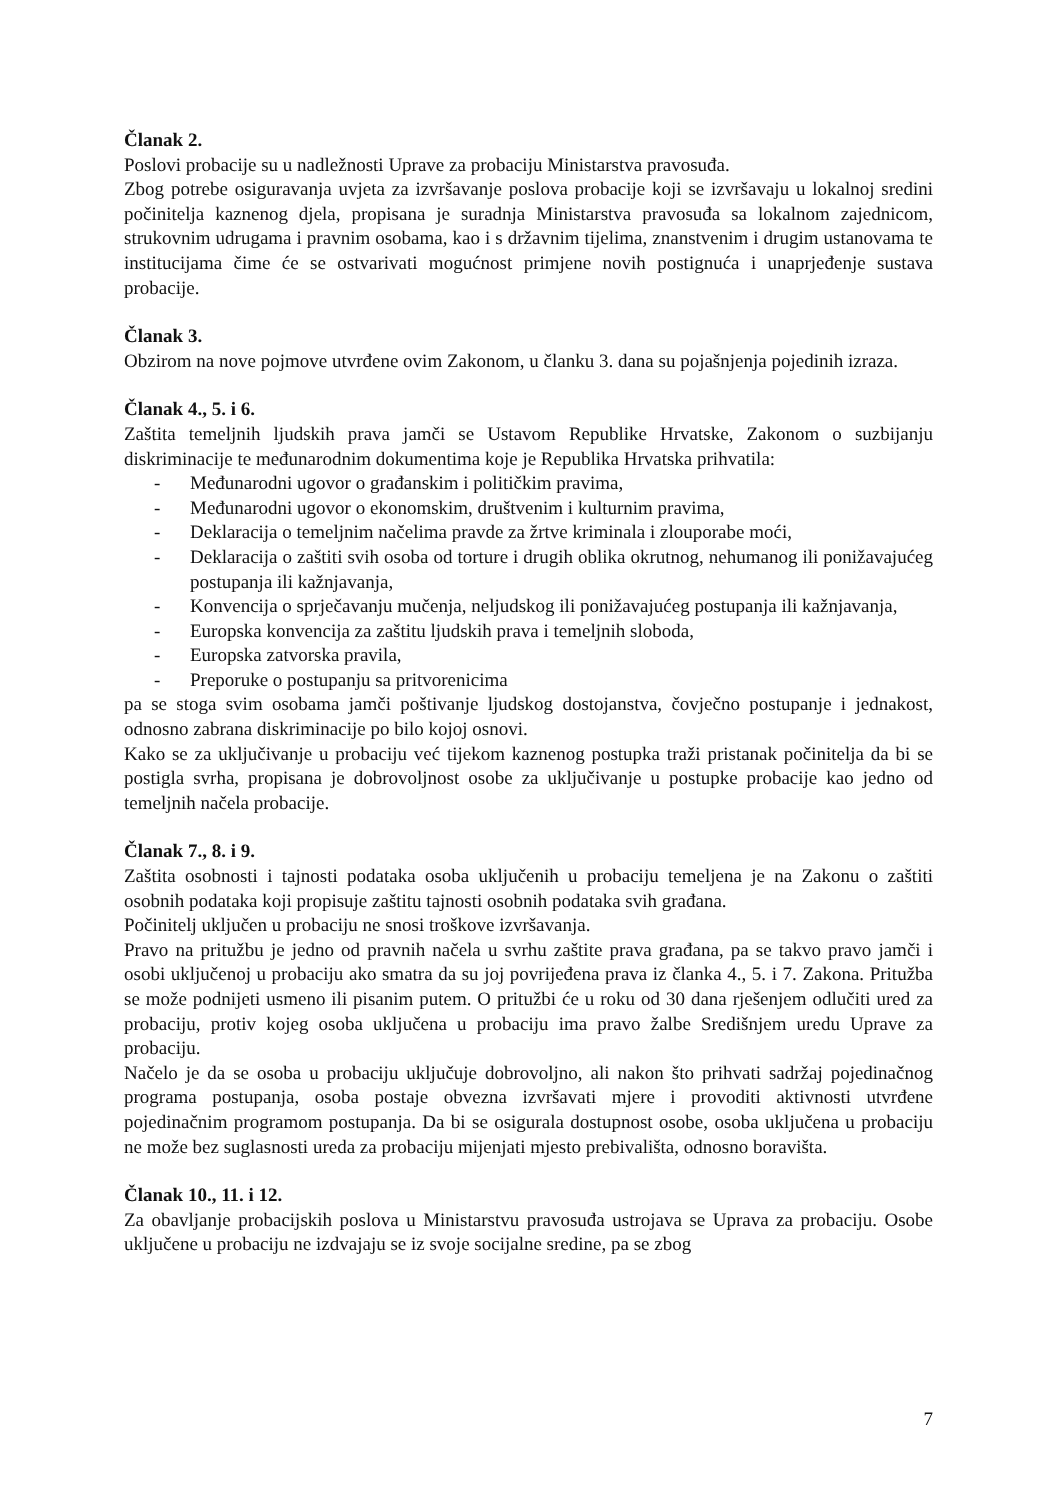Članak 2.
Poslovi probacije su u nadležnosti Uprave za probaciju Ministarstva pravosuđa.
Zbog potrebe osiguravanja uvjeta za izvršavanje poslova probacije koji se izvršavaju u lokalnoj sredini počinitelja kaznenog djela, propisana je suradnja Ministarstva pravosuđa sa lokalnom zajednicom, strukovnim udrugama i pravnim osobama, kao i s državnim tijelima, znanstvenim i drugim ustanovama te institucijama čime će se ostvarivati mogućnost primjene novih postignuća i unaprjeđenje sustava probacije.
Članak 3.
Obzirom na nove pojmove utvrđene ovim Zakonom, u članku 3. dana su pojašnjenja pojedinih izraza.
Članak 4., 5. i 6.
Zaštita temeljnih ljudskih prava jamči se Ustavom Republike Hrvatske, Zakonom o suzbijanju diskriminacije te međunarodnim dokumentima koje je Republika Hrvatska prihvatila:
- Međunarodni ugovor o građanskim i političkim pravima,
- Međunarodni ugovor o ekonomskim, društvenim i kulturnim pravima,
- Deklaracija o temeljnim načelima pravde za žrtve kriminala i zlouporabe moći,
- Deklaracija o zaštiti svih osoba od torture i drugih oblika okrutnog, nehumanog ili ponižavajućeg postupanja ili kažnjavanja,
- Konvencija o sprječavanju mučenja, neljudskog ili ponižavajućeg postupanja ili kažnjavanja,
- Europska konvencija za zaštitu ljudskih prava i temeljnih sloboda,
- Europska zatvorska pravila,
- Preporuke o postupanju sa pritvorenicima
pa se stoga svim osobama jamči poštivanje ljudskog dostojanstva, čovječno postupanje i jednakost, odnosno zabrana diskriminacije po bilo kojoj osnovi.
Kako se za uključivanje u probaciju već tijekom kaznenog postupka traži pristanak počinitelja da bi se postigla svrha, propisana je dobrovoljnost osobe za uključivanje u postupke probacije kao jedno od temeljnih načela probacije.
Članak 7., 8. i 9.
Zaštita osobnosti i tajnosti podataka osoba uključenih u probaciju temeljena je na Zakonu o zaštiti osobnih podataka koji propisuje zaštitu tajnosti osobnih podataka svih građana.
Počinitelj uključen u probaciju ne snosi troškove izvršavanja.
Pravo na pritužbu je jedno od pravnih načela u svrhu zaštite prava građana, pa se takvo pravo jamči i osobi uključenoj u probaciju ako smatra da su joj povrijeđena prava iz članka 4., 5. i 7. Zakona. Pritužba se može podnijeti usmeno ili pisanim putem. O pritužbi će u roku od 30 dana rješenjem odlučiti ured za probaciju, protiv kojeg osoba uključena u probaciju ima pravo žalbe Središnjem uredu Uprave za probaciju.
Načelo je da se osoba u probaciju uključuje dobrovoljno, ali nakon što prihvati sadržaj pojedinačnog programa postupanja, osoba postaje obvezna izvršavati mjere i provoditi aktivnosti utvrđene pojedinačnim programom postupanja. Da bi se osigurala dostupnost osobe, osoba uključena u probaciju ne može bez suglasnosti ureda za probaciju mijenjati mjesto prebivališta, odnosno boravišta.
Članak 10., 11. i 12.
Za obavljanje probacijskih poslova u Ministarstvu pravosuđa ustrojava se Uprava za probaciju. Osobe uključene u probaciju ne izdvajaju se iz svoje socijalne sredine, pa se zbog
7